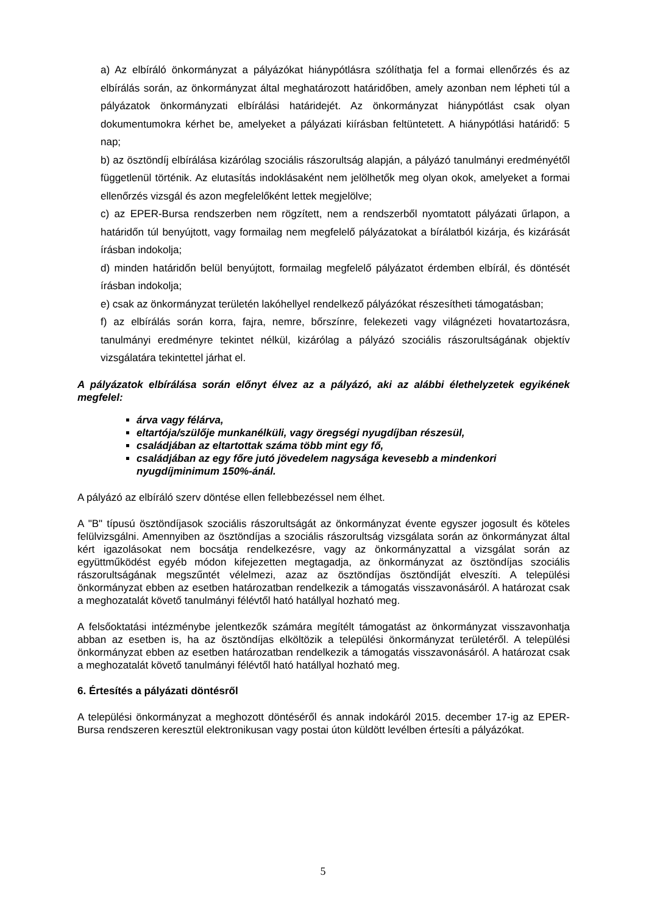a) Az elbíráló önkormányzat a pályázókat hiánypótlásra szólíthatja fel a formai ellenőrzés és az elbírálás során, az önkormányzat által meghatározott határidőben, amely azonban nem lépheti túl a pályázatok önkormányzati elbírálási határidejét. Az önkormányzat hiánypótlást csak olyan dokumentumokra kérhet be, amelyeket a pályázati kiírásban feltüntetett. A hiánypótlási határidő: 5 nap;
b) az ösztöndíj elbírálása kizárólag szociális rászorultság alapján, a pályázó tanulmányi eredményétől függetlenül történik. Az elutasítás indoklásaként nem jelölhetők meg olyan okok, amelyeket a formai ellenőrzés vizsgál és azon megfelelőként lettek megjelölve;
c) az EPER-Bursa rendszerben nem rögzített, nem a rendszerből nyomtatott pályázati űrlapon, a határidőn túl benyújtott, vagy formailag nem megfelelő pályázatokat a bírálatból kizárja, és kizárását írásban indokolja;
d) minden határidőn belül benyújtott, formailag megfelelő pályázatot érdemben elbírál, és döntését írásban indokolja;
e) csak az önkormányzat területén lakóhellyel rendelkező pályázókat részesítheti támogatásban;
f) az elbírálás során korra, fajra, nemre, bőrszínre, felekezeti vagy világnézeti hovatartozásra, tanulmányi eredményre tekintet nélkül, kizárólag a pályázó szociális rászorultságának objektív vizsgálatára tekintettel járhat el.
A pályázatok elbírálása során előnyt élvez az a pályázó, aki az alábbi élethelyzetek egyikének megfelel:
árva vagy félárva,
eltartója/szülője munkanélküli, vagy öregségi nyugdíjban részesül,
családjában az eltartottak száma több mint egy fő,
családjában az egy főre jutó jövedelem nagysága kevesebb a mindenkori nyugdíjminimum 150%-ánál.
A pályázó az elbíráló szerv döntése ellen fellebbezéssel nem élhet.
A "B" típusú ösztöndíjasok szociális rászorultságát az önkormányzat évente egyszer jogosult és köteles felülvizsgálni. Amennyiben az ösztöndíjas a szociális rászorultság vizsgálata során az önkormányzat által kért igazolásokat nem bocsátja rendelkezésre, vagy az önkormányzattal a vizsgálat során az együttműködést egyéb módon kifejezetten megtagadja, az önkormányzat az ösztöndíjas szociális rászorultságának megszűntét vélelmezi, azaz az ösztöndíjas ösztöndíját elveszíti. A települési önkormányzat ebben az esetben határozatban rendelkezik a támogatás visszavonásáról. A határozat csak a meghozatalát követő tanulmányi félévtől ható hatállyal hozható meg.
A felsőoktatási intézménybe jelentkezők számára megítélt támogatást az önkormányzat visszavonhatja abban az esetben is, ha az ösztöndíjas elköltözik a települési önkormányzat területéről. A települési önkormányzat ebben az esetben határozatban rendelkezik a támogatás visszavonásáról. A határozat csak a meghozatalát követő tanulmányi félévtől ható hatállyal hozható meg.
6. Értesítés a pályázati döntésről
A települési önkormányzat a meghozott döntéséről és annak indokáról 2015. december 17-ig az EPER-Bursa rendszeren keresztül elektronikusan vagy postai úton küldött levélben értesíti a pályázókat.
5